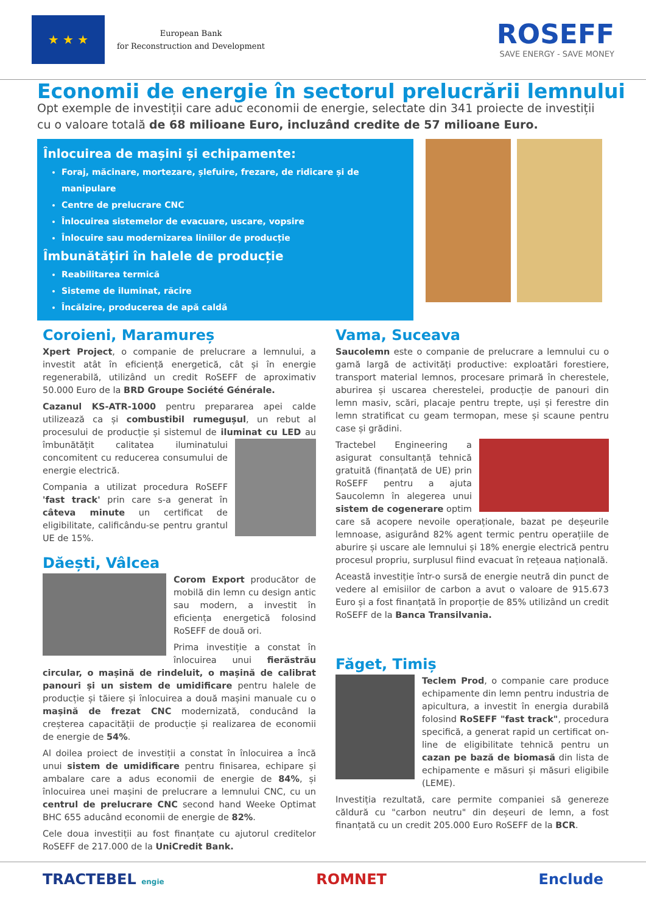★ ★ ★
European Bank
for Reconstruction and Development
ROSEFF
SAVE ENERGY - SAVE MONEY
Economii de energie în sectorul prelucrării lemnului
Opt exemple de investiții care aduc economii de energie, selectate din 341 proiecte de investiții cu o valoare totală de 68 milioane Euro, incluzând credite de 57 milioane Euro.
Înlocuirea de mașini și echipamente:
Foraj, măcinare, mortezare, șlefuire, frezare, de ridicare și de manipulare
Centre de prelucrare CNC
Înlocuirea sistemelor de evacuare, uscare, vopsire
Înlocuire sau modernizarea liniilor de producție
Îmbunătățiri în halele de producție
Reabilitarea termică
Sisteme de iluminat, răcire
Încălzire, producerea de apă caldă
Coroieni, Maramureș
Xpert Project, o companie de prelucrare a lemnului, a investit atât în eficiență energetică, cât și în energie regenerabilă, utilizând un credit RoSEFF de aproximativ 50.000 Euro de la BRD Groupe Société Générale.
Cazanul KS-ATR-1000 pentru prepararea apei calde utilizează ca și combustibil rumegușul, un rebut al procesului de producție și sistemul de iluminat cu LED au îmbunătățit calitatea iluminatului concomitent cu reducerea consumului de energie electrică.
Compania a utilizat procedura RoSEFF 'fast track' prin care s-a generat în câteva minute un certificat de eligibilitate, calificându-se pentru grantul UE de 15%.
Dăești, Vâlcea
Corom Export producător de mobilă din lemn cu design antic sau modern, a investit în eficiența energetică folosind RoSEFF de două ori.
Prima investiție a constat în înlocuirea unui fierăstrău circular, o mașină de rindeluit, o mașină de calibrat panouri și un sistem de umidificare pentru halele de producție și tăiere și înlocuirea a două mașini manuale cu o mașină de frezat CNC modernizată, conducând la creșterea capacității de producție și realizarea de economii de energie de 54%.
Al doilea proiect de investiții a constat în înlocuirea a încă unui sistem de umidificare pentru finisarea, echipare și ambalare care a adus economii de energie de 84%, și înlocuirea unei mașini de prelucrare a lemnului CNC, cu un centrul de prelucrare CNC second hand Weeke Optimat BHC 655 aducând economii de energie de 82%.
Cele doua investiții au fost finanțate cu ajutorul creditelor RoSEFF de 217.000 de la UniCredit Bank.
Vama, Suceava
Saucolemn este o companie de prelucrare a lemnului cu o gamă largă de activități productive: exploatări forestiere, transport material lemnos, procesare primară în cherestele, aburirea și uscarea cherestelei, producție de panouri din lemn masiv, scări, placaje pentru trepte, uși și ferestre din lemn stratificat cu geam termopan, mese și scaune pentru case și grădini.
Tractebel Engineering a asigurat consultanță tehnică gratuită (finanțată de UE) prin RoSEFF pentru a ajuta Saucolemn în alegerea unui sistem de cogenerare optim care să acopere nevoile operaționale, bazat pe deșeurile lemnoase, asigurând 82% agent termic pentru operațiile de aburire și uscare ale lemnului și 18% energie electrică pentru procesul propriu, surplusul fiind evacuat în rețeaua națională.
Această investiție într-o sursă de energie neutră din punct de vedere al emisiilor de carbon a avut o valoare de 915.673 Euro și a fost finanțată în proporție de 85% utilizând un credit RoSEFF de la Banca Transilvania.
Făget, Timiș
Teclem Prod, o companie care produce echipamente din lemn pentru industria de apicultura, a investit în energia durabilă folosind RoSEFF "fast track", procedura specifică, a generat rapid un certificat on-line de eligibilitate tehnică pentru un cazan pe bază de biomasă din lista de echipamente e măsuri și măsuri eligibile (LEME).
Investiția rezultată, care permite companiei să genereze căldură cu "carbon neutru" din deșeuri de lemn, a fost finanțată cu un credit 205.000 Euro RoSEFF de la BCR.
TRACTEBEL engie ROMNET Enclude